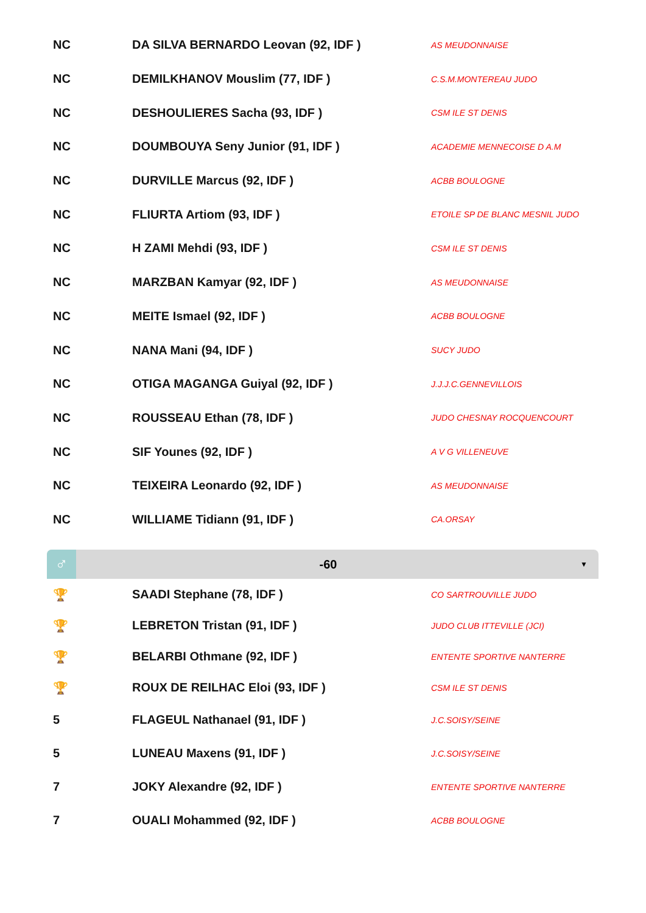| NC | DA SILVA BERNARDO Leovan (92, IDF ) | AS MEUDONNAISE |
| NC | DEMILKHANOV Mouslim (77, IDF ) | C.S.M.MONTEREAU JUDO |
| NC | DESHOULIERES Sacha (93, IDF ) | CSM ILE ST DENIS |
| NC | DOUMBOUYA Seny Junior (91, IDF ) | ACADEMIE MENNECOISE D A.M |
| NC | DURVILLE Marcus (92, IDF ) | ACBB BOULOGNE |
| NC | FLIURTA Artiom (93, IDF ) | ETOILE SP DE BLANC MESNIL JUDO |
| NC | H ZAMI Mehdi (93, IDF ) | CSM ILE ST DENIS |
| NC | MARZBAN Kamyar (92, IDF ) | AS MEUDONNAISE |
| NC | MEITE Ismael (92, IDF ) | ACBB BOULOGNE |
| NC | NANA Mani (94, IDF ) | SUCY JUDO |
| NC | OTIGA MAGANGA Guiyal (92, IDF ) | J.J.J.C.GENNEVILLOIS |
| NC | ROUSSEAU Ethan (78, IDF ) | JUDO CHESNAY ROCQUENCOURT |
| NC | SIF Younes (92, IDF ) | A V G VILLENEUVE |
| NC | TEIXEIRA Leonardo (92, IDF ) | AS MEUDONNAISE |
| NC | WILLIAME Tidiann (91, IDF ) | CA.ORSAY |
♂
-60
▼
| 🏆 | SAADI Stephane (78, IDF ) | CO SARTROUVILLE JUDO |
| 🏆 | LEBRETON Tristan (91, IDF ) | JUDO CLUB ITTEVILLE (JCI) |
| 🏆 | BELARBI Othmane (92, IDF ) | ENTENTE SPORTIVE NANTERRE |
| 🏆 | ROUX DE REILHAC Eloi (93, IDF ) | CSM ILE ST DENIS |
| 5 | FLAGEUL Nathanael (91, IDF ) | J.C.SOISY/SEINE |
| 5 | LUNEAU Maxens (91, IDF ) | J.C.SOISY/SEINE |
| 7 | JOKY Alexandre (92, IDF ) | ENTENTE SPORTIVE NANTERRE |
| 7 | OUALI Mohammed (92, IDF ) | ACBB BOULOGNE |